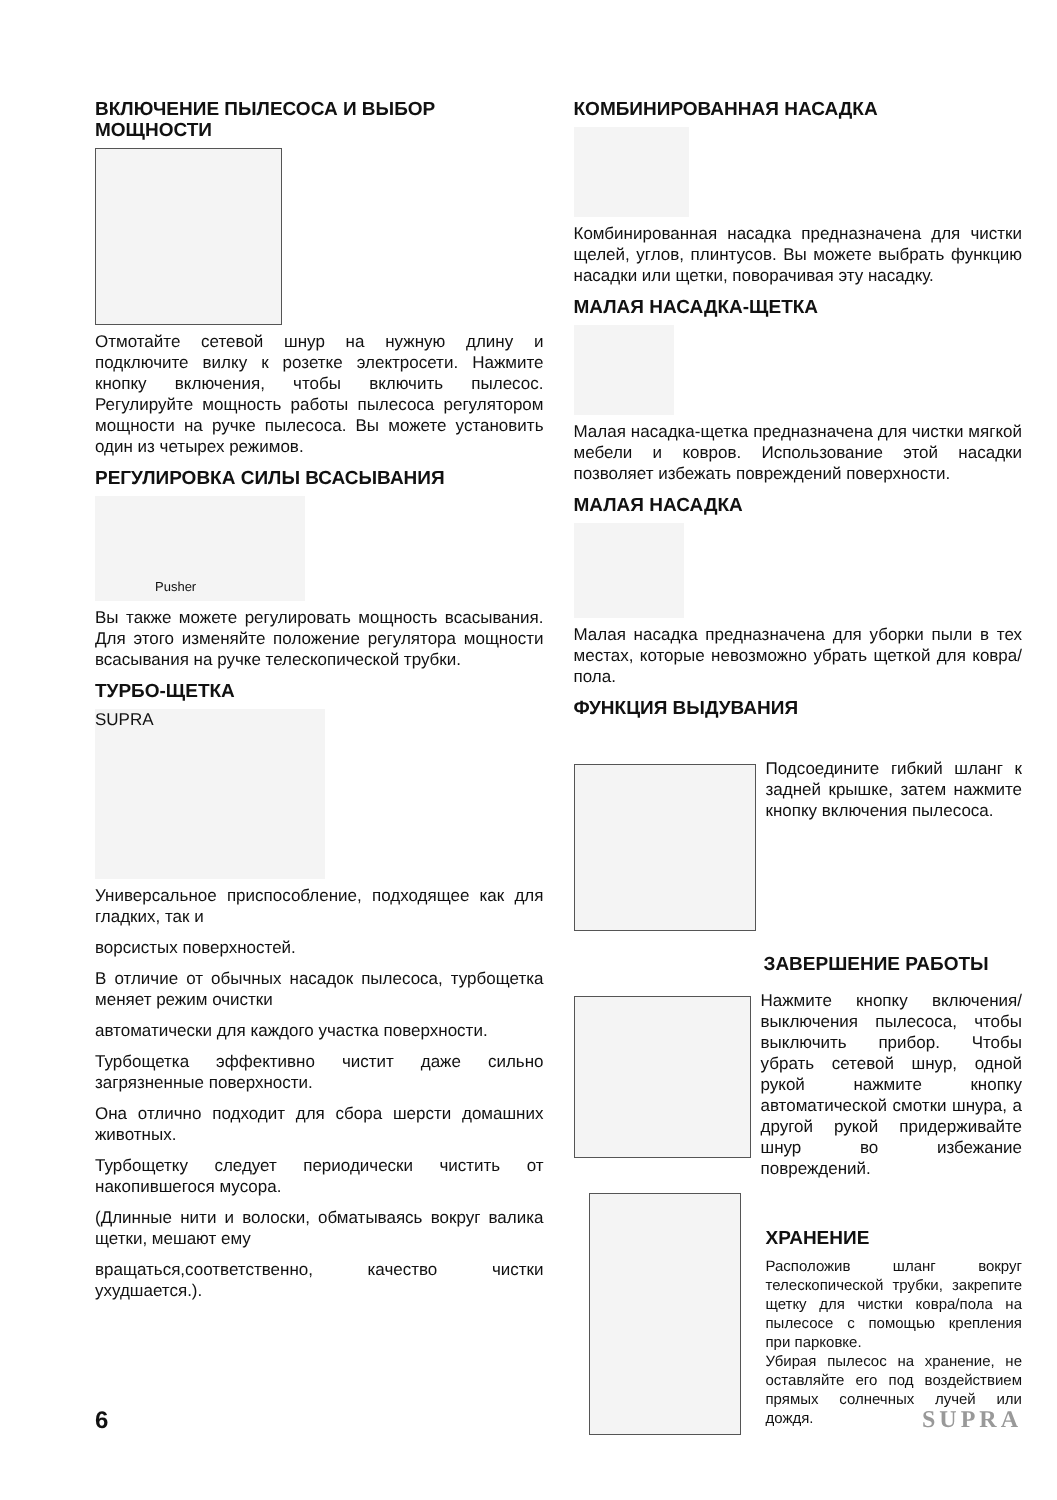ВКЛЮЧЕНИЕ ПЫЛЕСОСА И ВЫБОР МОЩНОСТИ
Отмотайте сетевой шнур на нужную длину и подключите вилку к розетке электросети. Нажмите кнопку включения, чтобы включить пылесос. Регулируйте мощность работы пылесоса регулятором мощности на ручке пылесоса. Вы можете установить один из четырех режимов.
РЕГУЛИРОВКА СИЛЫ ВСАСЫВАНИЯ
Pusher
Вы также можете регулировать мощность всасывания. Для этого изменяйте положение регулятора мощности всасывания на ручке телескопической трубки.
ТУРБО-ЩЕТКА
SUPRA
Универсальное приспособление, подходящее как для гладких, так и
ворсистых поверхностей.
В отличие от обычных насадок пылесоса, турбощетка меняет режим очистки
автоматически для каждого участка поверхности.
Турбощетка эффективно чистит даже сильно загрязненные поверхности.
Она отлично подходит для сбора шерсти домашних животных.
Турбощетку следует периодически чистить от накопившегося мусора.
(Длинные нити и волоски, обматываясь вокруг валика щетки, мешают ему
вращаться,соответственно, качество чистки ухудшается.).
КОМБИНИРОВАННАЯ НАСАДКА
Комбинированная насадка предназначена для чистки щелей, углов, плинтусов. Вы можете выбрать функцию насадки или щетки, поворачивая эту насадку.
МАЛАЯ НАСАДКА-ЩЕТКА
Малая насадка-щетка предназначена для чистки мягкой мебели и ковров. Использование этой насадки позволяет избежать повреждений поверхности.
МАЛАЯ НАСАДКА
Малая насадка предназначена для уборки пыли в тех местах, которые невозможно убрать щеткой для ковра/пола.
ФУНКЦИЯ ВЫДУВАНИЯ
Подсоедините гибкий шланг к задней крышке, затем нажмите кнопку включения пылесоса.
ЗАВЕРШЕНИЕ РАБОТЫ
Нажмите кнопку включения/выключения пылесоса, чтобы выключить прибор. Чтобы убрать сетевой шнур, одной рукой нажмите кнопку автоматической смотки шнура, а другой рукой придерживайте шнур во избежание повреждений.
ХРАНЕНИЕ
Расположив шланг вокруг телескопической трубки, закрепите щетку для чистки ковра/пола на пылесосе с помощью крепления при парковке.
Убирая пылесос на хранение, не оставляйте его под воздействием прямых солнечных лучей или дождя.
6 SUPRA